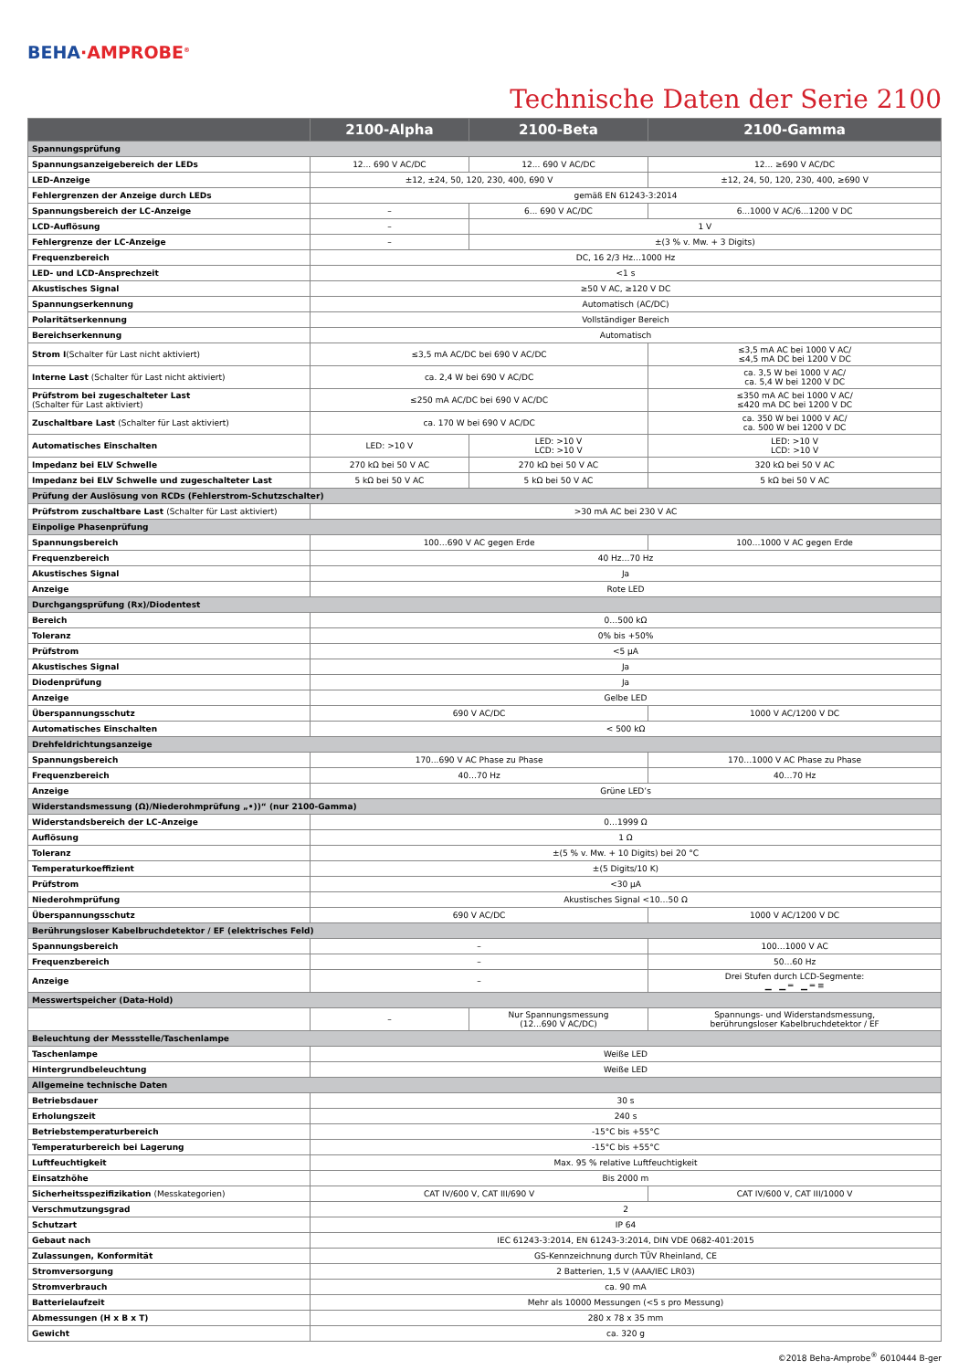BEHA·AMPROBE<sup>®</sup>
Technische Daten der Serie 2100
| | 2100-Alpha | 2100-Beta | 2100-Gamma |
| --- | --- | --- | --- |
| Spannungsprüfung | | | |
| Spannungsanzeigebereich der LEDs | 12... 690 V AC/DC | 12... 690 V AC/DC | 12... ≥690 V AC/DC |
| LED-Anzeige | ±12, ±24, 50, 120, 230, 400, 690 V | | ±12, 24, 50, 120, 230, 400, ≥690 V |
| Fehlergrenzen der Anzeige durch LEDs | gemäß EN 61243-3:2014 | | |
| Spannungsbereich der LC-Anzeige | – | 6... 690 V AC/DC | 6...1000 V AC/6...1200 V DC |
| LCD-Auflösung | – | 1 V | |
| Fehlergrenze der LC-Anzeige | – | ±(3 % v. Mw. + 3 Digits) | |
| Frequenzbereich | DC, 16 2/3 Hz…1000 Hz | | |
| LED- und LCD-Ansprechzeit | <1 s | | |
| Akustisches Signal | ≥50 V AC, ≥120 V DC | | |
| Spannungserkennung | Automatisch (AC/DC) | | |
| Polaritätserkennung | Vollständiger Bereich | | |
| Bereichserkennung | Automatisch | | |
| Strom I (Schalter für Last nicht aktiviert) | ≤3,5 mA AC/DC bei 690 V AC/DC | | ≤3,5 mA AC bei 1000 V AC/ ≤4,5 mA DC bei 1200 V DC |
| Interne Last (Schalter für Last nicht aktiviert) | ca. 2,4 W bei 690 V AC/DC | | ca. 3,5 W bei 1000 V AC/ ca. 5,4 W bei 1200 V DC |
| Prüfstrom bei zugeschalteter Last (Schalter für Last aktiviert) | ≤250 mA AC/DC bei 690 V AC/DC | | ≤350 mA AC bei 1000 V AC/ ≤420 mA DC bei 1200 V DC |
| Zuschaltbare Last (Schalter für Last aktiviert) | ca. 170 W bei 690 V AC/DC | | ca. 350 W bei 1000 V AC/ ca. 500 W bei 1200 V DC |
| Automatisches Einschalten | LED: >10 V | LED: >10 V LCD: >10 V | LED: >10 V LCD: >10 V |
| Impedanz bei ELV Schwelle | 270 kΩ bei 50 V AC | 270 kΩ bei 50 V AC | 320 kΩ bei 50 V AC |
| Impedanz bei ELV Schwelle und zugeschalteter Last | 5 kΩ bei 50 V AC | 5 kΩ bei 50 V AC | 5 kΩ bei 50 V AC |
| Prüfung der Auslösung von RCDs (Fehlerstrom-Schutzschalter) | | | |
| Prüfstrom zuschaltbare Last (Schalter für Last aktiviert) | >30 mA AC bei 230 V AC | | |
| Einpolige Phasenprüfung | | | |
| Spannungsbereich | 100…690 V AC gegen Erde | | 100…1000 V AC gegen Erde |
| Frequenzbereich | 40 Hz…70 Hz | | |
| Akustisches Signal | Ja | | |
| Anzeige | Rote LED | | |
| Durchgangsprüfung (Rx)/Diodentest | | | |
| Bereich | 0…500 kΩ | | |
| Toleranz | 0% bis +50% | | |
| Prüfstrom | <5 µA | | |
| Akustisches Signal | Ja | | |
| Diodenprüfung | Ja | | |
| Anzeige | Gelbe LED | | |
| Überspannungsschutz | 690 V AC/DC | | 1000 V AC/1200 V DC |
| Automatisches Einschalten | < 500 kΩ | | |
| Drehfeldrichtungsanzeige | | | |
| Spannungsbereich | 170...690 V AC Phase zu Phase | | 170…1000 V AC Phase zu Phase |
| Frequenzbereich | 40…70 Hz | | 40…70 Hz |
| Anzeige | Grüne LED’s | | |
| Widerstandsmessung (Ω)/Niederohmprüfung „•))“ (nur 2100-Gamma) | | | |
| Widerstandsbereich der LC-Anzeige | 0…1999 Ω | | |
| Auflösung | 1 Ω | | |
| Toleranz | ±(5 % v. Mw. + 10 Digits) bei 20 °C | | |
| Temperaturkoeffizient | ±(5 Digits/10 K) | | |
| Prüfstrom | <30 µA | | |
| Niederohmprüfung | Akustisches Signal <10…50 Ω | | |
| Überspannungsschutz | 690 V AC/DC | | 1000 V AC/1200 V DC |
| Berührungsloser Kabelbruchdetektor / EF (elektrisches Feld) | | | |
| Spannungsbereich | – | | 100…1000 V AC |
| Frequenzbereich | – | | 50…60 Hz |
| Anzeige | – | | Drei Stufen durch LCD-Segmente: ▁ ▁ ═ ▁ ═ ≡ |
| Messwertspeicher (Data-Hold) | | | |
| | – | Nur Spannungsmessung (12...690 V AC/DC) | Spannungs- und Widerstandsmessung, berührungsloser Kabelbruchdetektor / EF |
| Beleuchtung der Messstelle/Taschenlampe | | | |
| Taschenlampe | Weiße LED | | |
| Hintergrundbeleuchtung | Weiße LED | | |
| Allgemeine technische Daten | | | |
| Betriebsdauer | 30 s | | |
| Erholungszeit | 240 s | | |
| Betriebstemperaturbereich | -15°C bis +55°C | | |
| Temperaturbereich bei Lagerung | -15°C bis +55°C | | |
| Luftfeuchtigkeit | Max. 95 % relative Luftfeuchtigkeit | | |
| Einsatzhöhe | Bis 2000 m | | |
| Sicherheitsspezifizikation (Messkategorien) | CAT IV/600 V, CAT III/690 V | | CAT IV/600 V, CAT III/1000 V |
| Verschmutzungsgrad | 2 | | |
| Schutzart | IP 64 | | |
| Gebaut nach | IEC 61243-3:2014, EN 61243-3:2014, DIN VDE 0682-401:2015 | | |
| Zulassungen, Konformität | GS-Kennzeichnung durch TÜV Rheinland, CE | | |
| Stromversorgung | 2 Batterien, 1,5 V (AAA/IEC LR03) | | |
| Stromverbrauch | ca. 90 mA | | |
| Batterielaufzeit | Mehr als 10000 Messungen (<5 s pro Messung) | | |
| Abmessungen (H x B x T) | 280 x 78 x 35 mm | | |
| Gewicht | ca. 320 g | | |
©2018 Beha-Amprobe<sup>®</sup> 6010444 B-ger